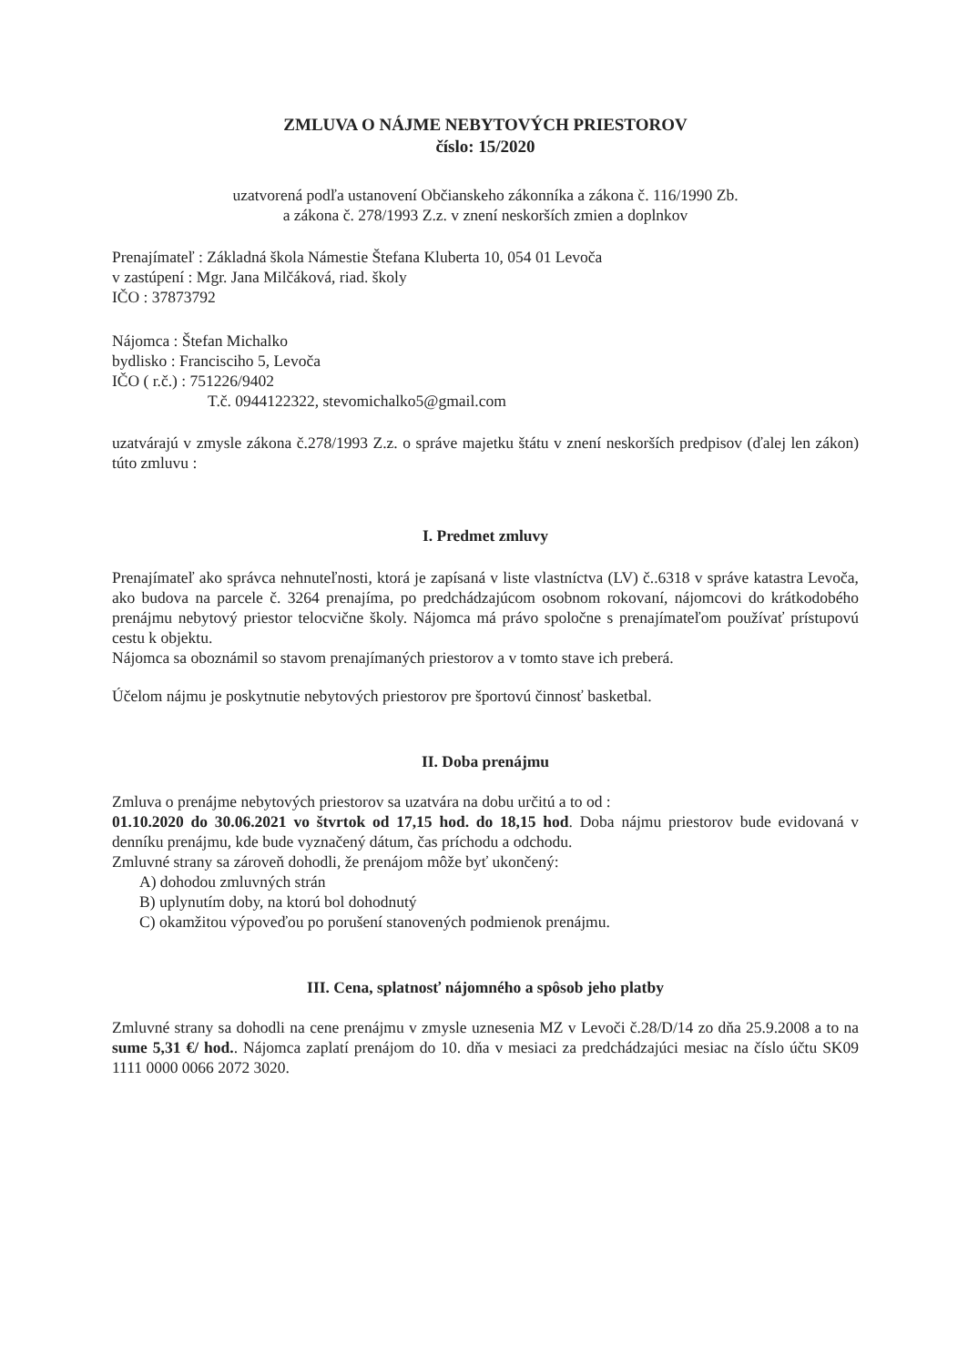ZMLUVA O NÁJME NEBYTOVÝCH PRIESTOROV
číslo: 15/2020
uzatvorená podľa ustanovení Občianskeho zákonníka a zákona č. 116/1990 Zb.
a zákona č. 278/1993 Z.z. v znení neskorších zmien a doplnkov
Prenajímateľ : Základná škola Námestie Štefana Kluberta 10, 054 01 Levoča
v zastúpení : Mgr. Jana Milčáková, riad. školy
IČO : 37873792
Nájomca : Štefan Michalko
bydlisko : Francisciho 5, Levoča
IČO ( r.č.) : 751226/9402
T.č. 0944122322, stevomichalko5@gmail.com
uzatvárajú v zmysle zákona č.278/1993 Z.z. o správe majetku štátu v znení neskorších predpisov (ďalej len zákon) túto zmluvu :
I. Predmet zmluvy
Prenajímateľ ako správca nehnuteľnosti, ktorá je zapísaná v liste vlastníctva (LV) č..6318 v správe katastra Levoča, ako budova na parcele č. 3264 prenajíma, po predchádzajúcom osobnom rokovaní, nájomcovi do krátkodobého prenájmu nebytový priestor telocvične školy. Nájomca má právo spoločne s prenajímateľom používať prístupovú cestu k objektu.
Nájomca sa oboznámil so stavom prenajímaných priestorov a v tomto stave ich preberá.
Účelom nájmu je poskytnutie nebytových priestorov pre športovú činnosť basketbal.
II. Doba prenájmu
Zmluva o prenájme nebytových priestorov sa uzatvára na dobu určitú a to od :
01.10.2020 do 30.06.2021 vo štvrtok od 17,15 hod. do 18,15 hod. Doba nájmu priestorov bude evidovaná v denníku prenájmu, kde bude vyznačený dátum, čas príchodu a odchodu.
Zmluvné strany sa zároveň dohodli, že prenájom môže byť ukončený:
A) dohodou zmluvných strán
B) uplynutím doby, na ktorú bol dohodnutý
C) okamžitou výpoveďou po porušení stanovených podmienok prenájmu.
III. Cena, splatnosť nájomného a spôsob jeho platby
Zmluvné strany sa dohodli na cene prenájmu v zmysle uznesenia MZ v Levoči č.28/D/14 zo dňa 25.9.2008 a to na sume 5,31 €/ hod.. Nájomca zaplatí prenájom do 10. dňa v mesiaci za predchádzajúci mesiac na číslo účtu SK09 1111 0000 0066 2072 3020.